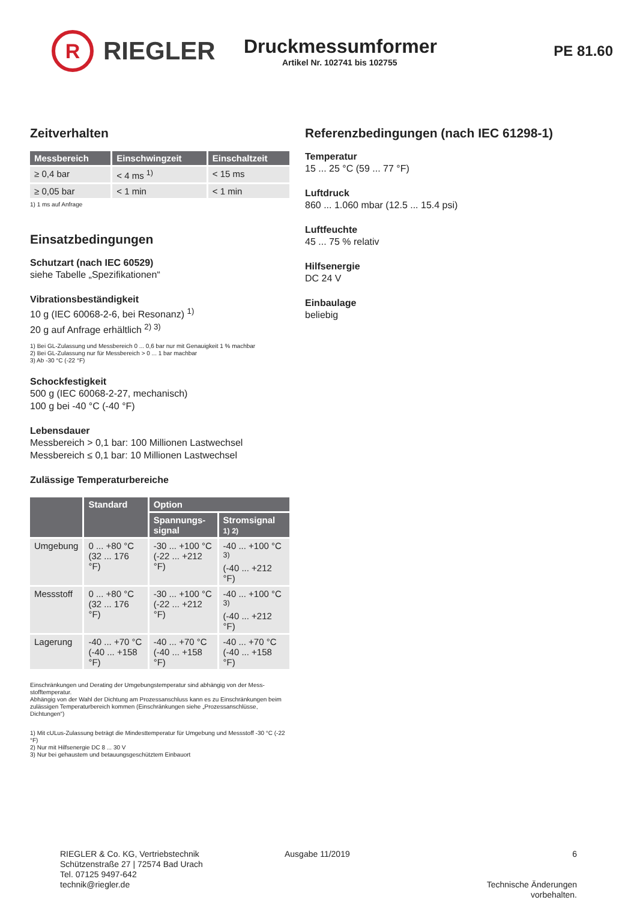R
RIEGLER
Druckmessumformer
Artikel Nr. 102741 bis 102755
PE 81.60
Zeitverhalten
| Messbereich | Einschwingzeit | Einschaltzeit |
| --- | --- | --- |
| ≥ 0,4 bar | < 4 ms <sup>1)</sup> | < 15 ms |
| ≥ 0,05 bar | < 1 min | < 1 min |
1) 1 ms auf Anfrage
Einsatzbedingungen
Schutzart (nach IEC 60529)
siehe Tabelle „Spezifikationen“
Vibrationsbeständigkeit
10 g (IEC 60068-2-6, bei Resonanz) <sup>1)</sup>
20 g auf Anfrage erhältlich <sup>2) 3)</sup>
1) Bei GL-Zulassung und Messbereich 0 ... 0,6 bar nur mit Genauigkeit 1 % machbar
2) Bei GL-Zulassung nur für Messbereich > 0 ... 1 bar machbar
3) Ab -30 °C (-22 °F)
Schockfestigkeit
500 g (IEC 60068-2-27, mechanisch)
100 g bei -40 °C (-40 °F)
Lebensdauer
Messbereich > 0,1 bar: 100 Millionen Lastwechsel
Messbereich ≤ 0,1 bar: 10 Millionen Lastwechsel
Zulässige Temperaturbereiche
| | Standard | Option | |
| --- | --- | --- | --- |
| | | Spannungs- signal | Stromsignal 1) 2) |
| Umgebung | 0 ... +80 °C (32 ... 176 °F) | -30 ... +100 °C (-22 ... +212 °F) | -40 ... +100 °C <sup>3)</sup> (-40 ... +212 °F) |
| Messstoff | 0 ... +80 °C (32 ... 176 °F) | -30 ... +100 °C (-22 ... +212 °F) | -40 ... +100 °C <sup>3)</sup> (-40 ... +212 °F) |
| Lagerung | -40 ... +70 °C (-40 ... +158 °F) | -40 ... +70 °C (-40 ... +158 °F) | -40 ... +70 °C (-40 ... +158 °F) |
Einschränkungen und Derating der Umgebungstemperatur sind abhängig von der Mess-stofftemperatur.
Abhängig von der Wahl der Dichtung am Prozessanschluss kann es zu Einschränkungen beim zulässigen Temperaturbereich kommen (Einschränkungen siehe „Prozessanschlüsse, Dichtungen“)
1) Mit cULus-Zulassung beträgt die Mindesttemperatur für Umgebung und Messstoff -30 °C (-22 °F)
2) Nur mit Hilfsenergie DC 8 ... 30 V
3) Nur bei gehaustem und betauungsgeschütztem Einbauort
Referenzbedingungen (nach IEC 61298-1)
Temperatur
15 ... 25 °C (59 ... 77 °F)
Luftdruck
860 ... 1.060 mbar (12.5 ... 15.4 psi)
Luftfeuchte
45 ... 75 % relativ
Hilfsenergie
DC 24 V
Einbaulage
beliebig
RIEGLER & Co. KG, Vertriebstechnik
Schützenstraße 27 | 72574 Bad Urach
Tel. 07125 9497-642
technik@riegler.de
Ausgabe 11/2019 6
Technische Änderungen vorbehalten.